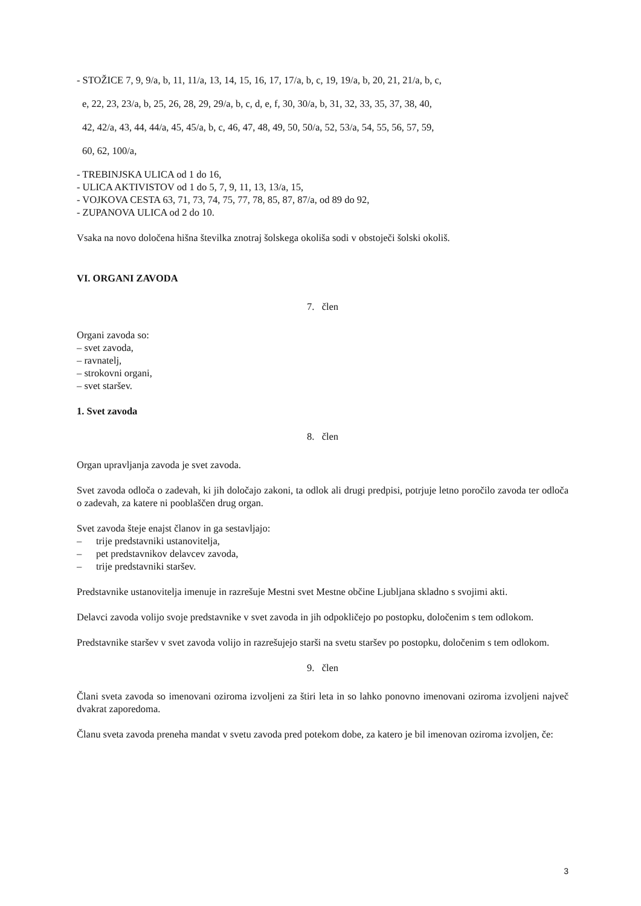- STOŽICE 7, 9, 9/a, b, 11, 11/a, 13, 14, 15, 16, 17, 17/a, b, c, 19, 19/a, b, 20, 21, 21/a, b, c,
e, 22, 23, 23/a, b, 25, 26, 28, 29, 29/a, b, c, d, e, f, 30, 30/a, b, 31, 32, 33, 35, 37, 38, 40,
42, 42/a, 43, 44, 44/a, 45, 45/a, b, c, 46, 47, 48, 49, 50, 50/a, 52, 53/a, 54, 55, 56, 57, 59,
60, 62, 100/a,
- TREBINJSKA ULICA od 1 do 16,
- ULICA AKTIVISTOV od 1 do 5, 7, 9, 11, 13, 13/a, 15,
- VOJKOVA CESTA 63, 71, 73, 74, 75, 77, 78, 85, 87, 87/a, od 89 do 92,
- ZUPANOVA ULICA od 2 do 10.
Vsaka na novo določena hišna številka znotraj šolskega okoliša sodi v obstoječi šolski okoliš.
VI. ORGANI ZAVODA
7. člen
Organi zavoda so:
– svet zavoda,
– ravnatelj,
– strokovni organi,
– svet staršev.
1. Svet zavoda
8. člen
Organ upravljanja zavoda je svet zavoda.
Svet zavoda odloča o zadevah, ki jih določajo zakoni, ta odlok ali drugi predpisi, potrjuje letno poročilo zavoda ter odloča o zadevah, za katere ni pooblaščen drug organ.
Svet zavoda šteje enajst članov in ga sestavljajo:
– trije predstavniki ustanovitelja,
– pet predstavnikov delavcev zavoda,
– trije predstavniki staršev.
Predstavnike ustanovitelja imenuje in razrešuje Mestni svet Mestne občine Ljubljana skladno s svojimi akti.
Delavci zavoda volijo svoje predstavnike v svet zavoda in jih odpokličejo po postopku, določenim s tem odlokom.
Predstavnike staršev v svet zavoda volijo in razrešujejo starši na svetu staršev po postopku, določenim s tem odlokom.
9. člen
Člani sveta zavoda so imenovani oziroma izvoljeni za štiri leta in so lahko ponovno imenovani oziroma izvoljeni največ dvakrat zaporedoma.
Članu sveta zavoda preneha mandat v svetu zavoda pred potekom dobe, za katero je bil imenovan oziroma izvoljen, če:
3